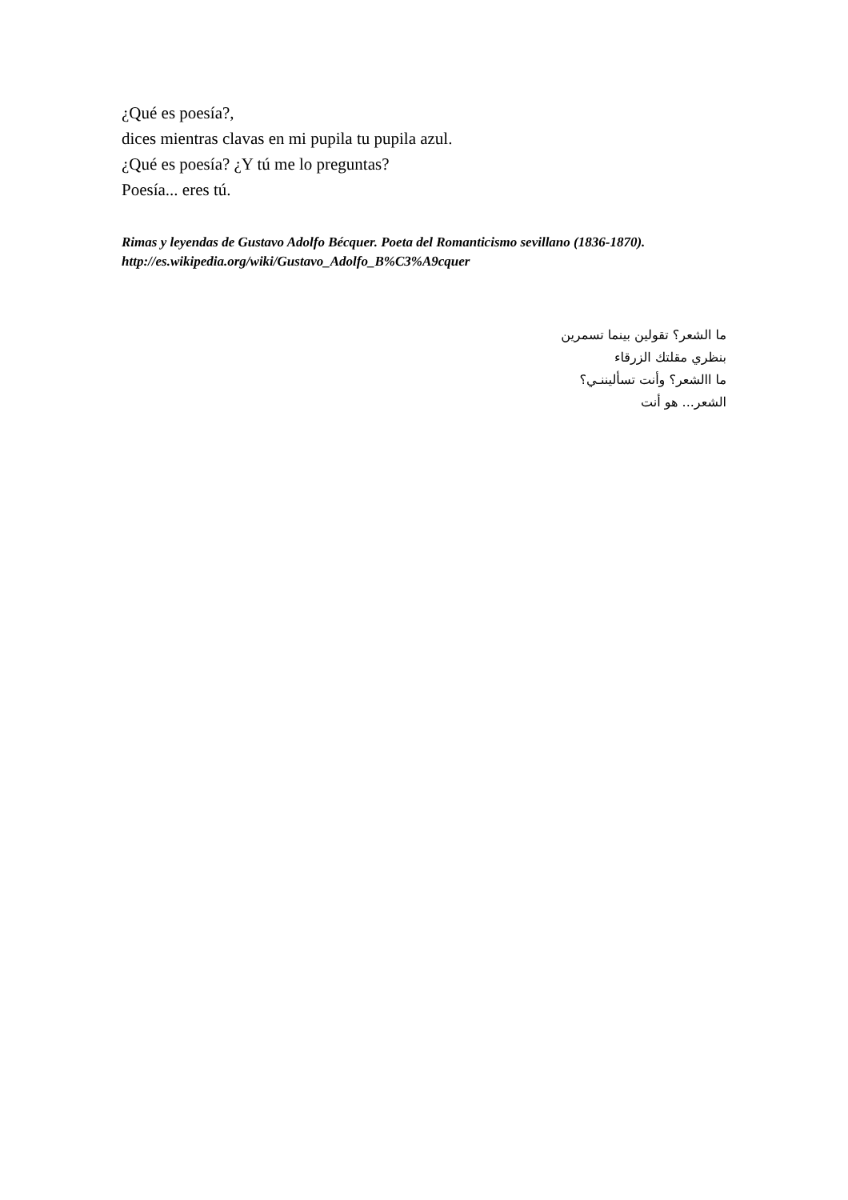¿Qué es poesía?,
dices mientras clavas en mi pupila tu pupila azul.
¿Qué es poesía? ¿Y tú me lo preguntas?
Poesía... eres tú.
Rimas y leyendas de Gustavo Adolfo Bécquer. Poeta del Romanticismo sevillano (1836-1870). http://es.wikipedia.org/wiki/Gustavo_Adolfo_B%C3%A9cquer
ما الشعر؟ تقولين بينما تسمرين
بنظري مقلتك الزرقاء
ما االشعر؟ وأنت تسأليننـي؟
الشعر... هو أنت